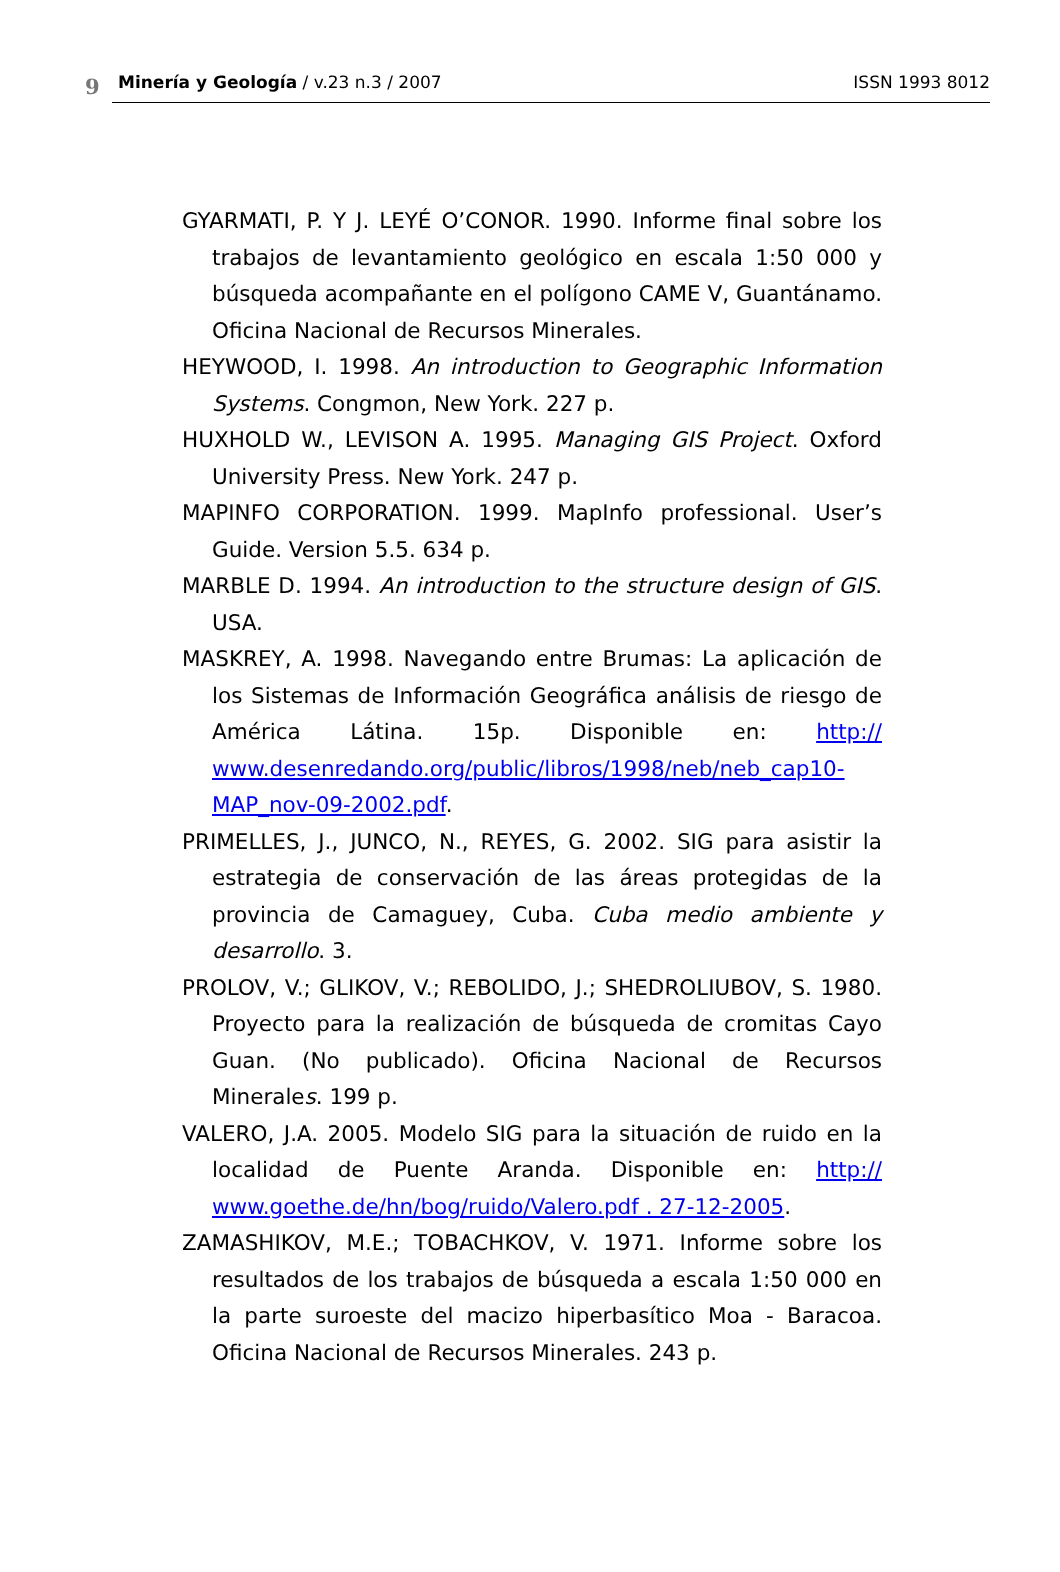9 Minería y Geología / v.23 n.3 / 2007 ISSN 1993 8012
GYARMATI, P. Y J. LEYÉ O’CONOR. 1990. Informe final sobre los trabajos de levantamiento geológico en escala 1:50 000 y búsqueda acompañante en el polígono CAME V, Guantánamo. Oficina Nacional de Recursos Minerales.
HEYWOOD, I. 1998. An introduction to Geographic Information Systems. Congmon, New York. 227 p.
HUXHOLD W., LEVISON A. 1995. Managing GIS Project. Oxford University Press. New York. 247 p.
MAPINFO CORPORATION. 1999. MapInfo professional. User’s Guide. Version 5.5. 634 p.
MARBLE D. 1994. An introduction to the structure design of GIS. USA.
MASKREY, A. 1998. Navegando entre Brumas: La aplicación de los Sistemas de Información Geográfica análisis de riesgo de América Látina. 15p. Disponible en: http:// www.desenredando.org/public/libros/1998/neb/neb_cap10-MAP_nov-09-2002.pdf.
PRIMELLES, J., JUNCO, N., REYES, G. 2002. SIG para asistir la estrategia de conservación de las áreas protegidas de la provincia de Camaguey, Cuba. Cuba medio ambiente y desarrollo. 3.
PROLOV, V.; GLIKOV, V.; REBOLIDO, J.; SHEDROLIUBOV, S. 1980. Proyecto para la realización de búsqueda de cromitas Cayo Guan. (No publicado). Oficina Nacional de Recursos Minerales. 199 p.
VALERO, J.A. 2005. Modelo SIG para la situación de ruido en la localidad de Puente Aranda. Disponible en: http:// www.goethe.de/hn/bog/ruido/Valero.pdf . 27-12-2005.
ZAMASHIKOV, M.E.; TOBACHKOV, V. 1971. Informe sobre los resultados de los trabajos de búsqueda a escala 1:50 000 en la parte suroeste del macizo hiperbasítico Moa - Baracoa. Oficina Nacional de Recursos Minerales. 243 p.